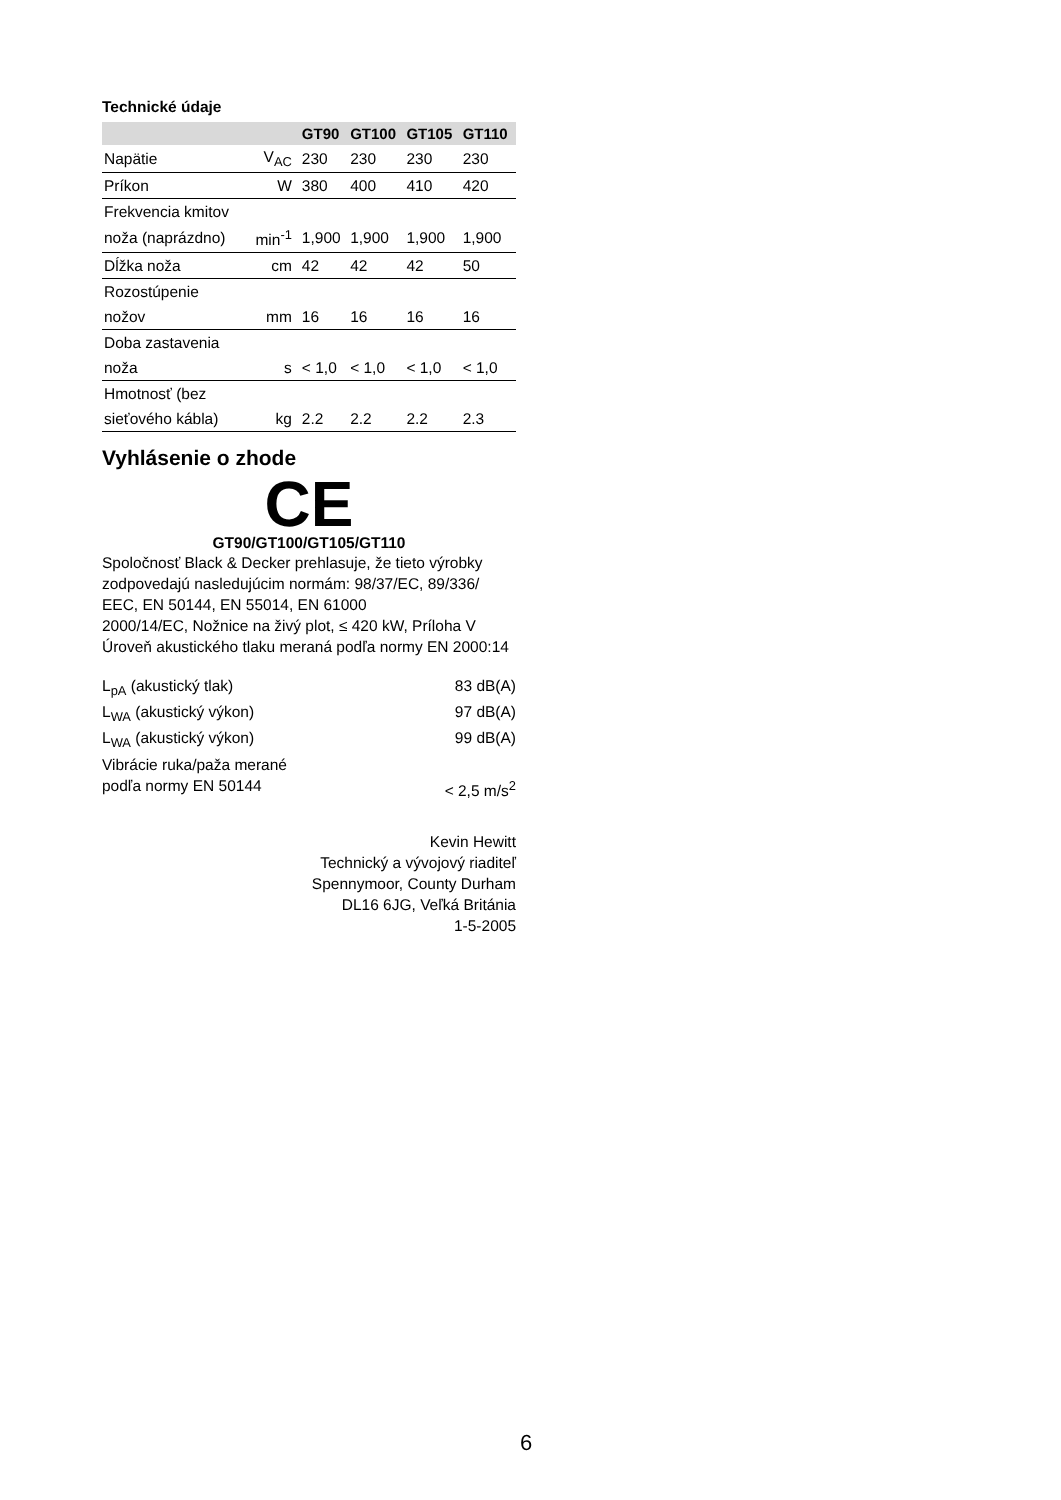Technické údaje
| | | GT90 | GT100 | GT105 | GT110 |
| --- | --- | --- | --- | --- | --- |
| Napätie | V<sub>AC</sub> | 230 | 230 | 230 | 230 |
| Príkon | W | 380 | 400 | 410 | 420 |
| Frekvencia kmitov | | | | | |
| noža (naprázdno) | min<sup>-1</sup> | 1,900 | 1,900 | 1,900 | 1,900 |
| Dĺžka noža | cm | 42 | 42 | 42 | 50 |
| Rozostúpenie | | | | | |
| nožov | mm | 16 | 16 | 16 | 16 |
| Doba zastavenia | | | | | |
| noža | s | < 1,0 | < 1,0 | < 1,0 | < 1,0 |
| Hmotnosť (bez | | | | | |
| sieťového kábla) | kg | 2.2 | 2.2 | 2.2 | 2.3 |
Vyhlásenie o zhode
CE
GT90/GT100/GT105/GT110
Spoločnosť Black & Decker prehlasuje, že tieto výrobky zodpovedajú nasledujúcim normám: 98/37/EC, 89/336/ EEC, EN 50144, EN 55014, EN 61000
2000/14/EC, Nožnice na živý plot, ≤ 420 kW, Príloha V
Úroveň akustického tlaku meraná podľa normy EN 2000:14
L<sub>pA</sub> (akustický tlak) 83 dB(A)
L<sub>WA</sub> (akustický výkon) 97 dB(A)
L<sub>WA</sub> (akustický výkon) 99 dB(A)
Vibrácie ruka/paža merané
podľa normy EN 50144 < 2,5 m/s<sup>2</sup>
Kevin Hewitt
Technický a vývojový riaditeľ
Spennymoor, County Durham
DL16 6JG, Veľká Británia
1-5-2005
6